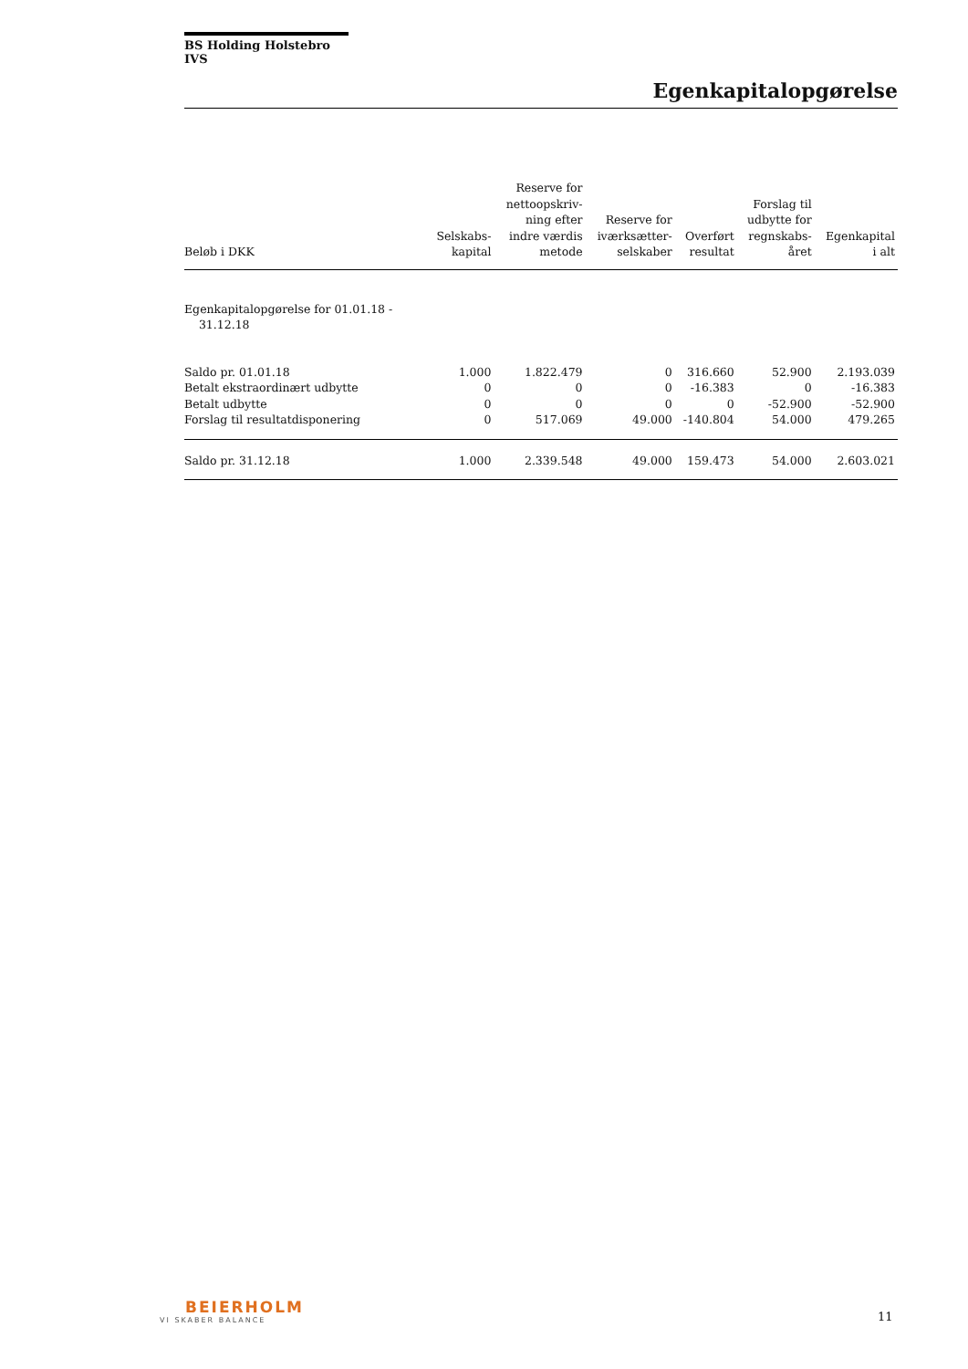BS Holding Holstebro IVS
Egenkapitalopgørelse
| Beløb i DKK | Selskabs- kapital | Reserve for nettoopskriv- ning efter indre værdis metode | Reserve for iværksætter- selskaber | Overført resultat | Forslag til udbytte for regnskabs- året | Egenkapital i alt |
| --- | --- | --- | --- | --- | --- | --- |
| Egenkapitalopgørelse for 01.01.18 - 31.12.18 | | | | | | |
| Saldo pr. 01.01.18 | 1.000 | 1.822.479 | 0 | 316.660 | 52.900 | 2.193.039 |
| Betalt ekstraordinært udbytte | 0 | 0 | 0 | -16.383 | 0 | -16.383 |
| Betalt udbytte | 0 | 0 | 0 | 0 | -52.900 | -52.900 |
| Forslag til resultatdisponering | 0 | 517.069 | 49.000 | -140.804 | 54.000 | 479.265 |
| Saldo pr. 31.12.18 | 1.000 | 2.339.548 | 49.000 | 159.473 | 54.000 | 2.603.021 |
BEIERHOLM
VI SKABER BALANCE
11